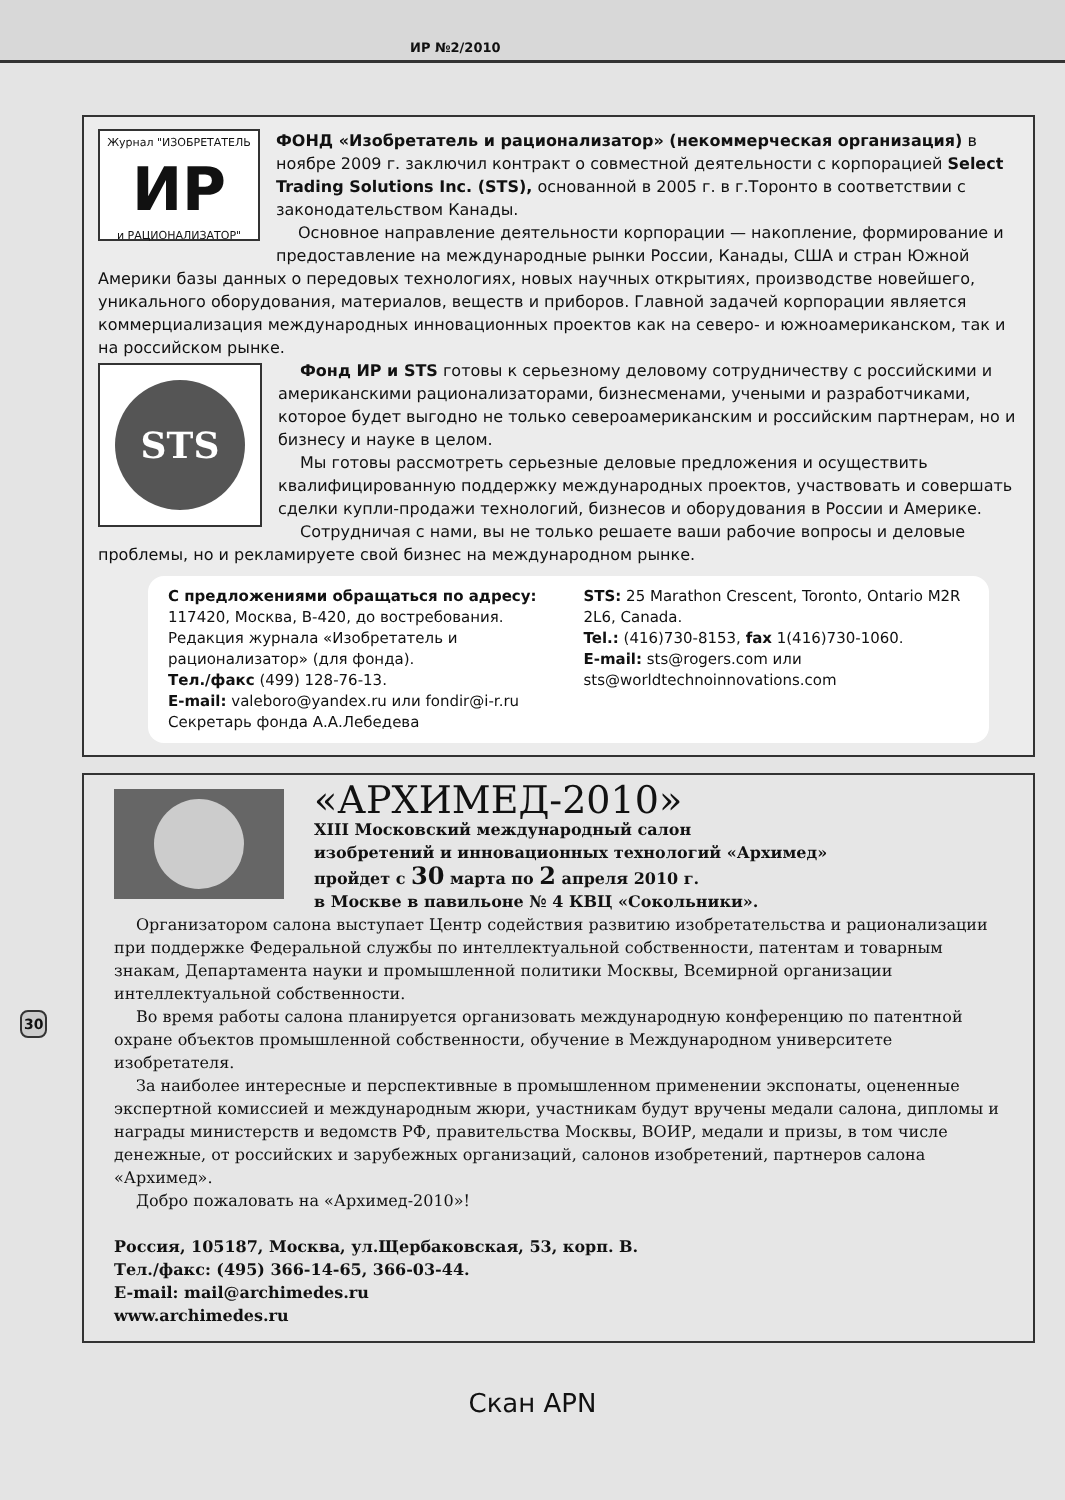ИР №2/2010
Журнал "ИЗОБРЕТАТЕЛЬ
ИР
и РАЦИОНАЛИЗАТОР"
ФОНД «Изобретатель и рационализатор» (некоммерческая организация) в ноябре 2009 г. заключил контракт о совместной деятельности с корпорацией Select Trading Solutions Inc. (STS), основанной в 2005 г. в г.Торонто в соответствии с законодательством Канады.
Основное направление деятельности корпорации — накопление, формирование и предоставление на международные рынки России, Канады, США и стран Южной Америки базы данных о передовых технологиях, новых научных открытиях, производстве новейшего, уникального оборудования, материалов, веществ и приборов. Главной задачей корпорации является коммерциализация международных инновационных проектов как на северо- и южноамериканском, так и на российском рынке.
STS
Фонд ИР и STS готовы к серьезному деловому сотрудничеству с российскими и американскими рационализаторами, бизнесменами, учеными и разработчиками, которое будет выгодно не только североамериканским и российским партнерам, но и бизнесу и науке в целом.
Мы готовы рассмотреть серьезные деловые предложения и осуществить квалифицированную поддержку международных проектов, участвовать и совершать сделки купли-продажи технологий, бизнесов и оборудования в России и Америке.
Сотрудничая с нами, вы не только решаете ваши рабочие вопросы и деловые проблемы, но и рекламируете свой бизнес на международном рынке.
С предложениями обращаться по адресу:
117420, Москва, В-420, до востребования.
Редакция журнала «Изобретатель и рационализатор» (для фонда).
Тел./факс (499) 128-76-13.
E-mail: valeboro@yandex.ru или fondir@i-r.ru
Секретарь фонда А.А.Лебедева
STS: 25 Marathon Crescent, Toronto, Ontario M2R 2L6, Canada.
Tel.: (416)730-8153, fax 1(416)730-1060.
E-mail: sts@rogers.com или sts@worldtechnoinnovations.com
«АРХИМЕД-2010»
XIII Московский международный салон
изобретений и инновационных технологий «Архимед»
пройдет с 30 марта по 2 апреля 2010 г.
в Москве в павильоне № 4 КВЦ «Сокольники».
Организатором салона выступает Центр содействия развитию изобретательства и рационализации при поддержке Федеральной службы по интеллектуальной собственности, патентам и товарным знакам, Департамента науки и промышленной политики Москвы, Всемирной организации интеллектуальной собственности.
Во время работы салона планируется организовать международную конференцию по патентной охране объектов промышленной собственности, обучение в Международном университете изобретателя.
За наиболее интересные и перспективные в промышленном применении экспонаты, оцененные экспертной комиссией и международным жюри, участникам будут вручены медали салона, дипломы и награды министерств и ведомств РФ, правительства Москвы, ВОИР, медали и призы, в том числе денежные, от российских и зарубежных организаций, салонов изобретений, партнеров салона «Архимед».
Добро пожаловать на «Архимед-2010»!
Россия, 105187, Москва, ул.Щербаковская, 53, корп. В.
Тел./факс: (495) 366-14-65, 366-03-44.
E-mail: mail@archimedes.ru
www.archimedes.ru
30
Скан APN